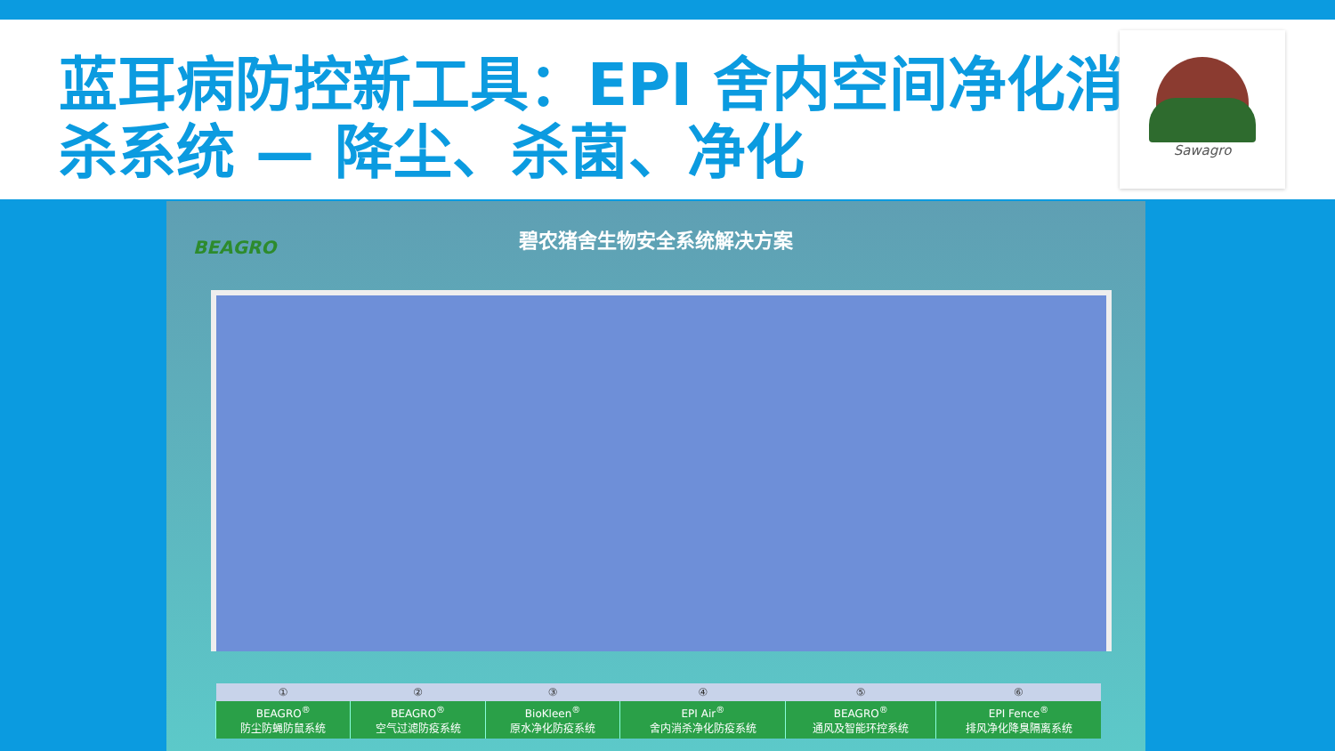蓝耳病防控新工具：EPI 舍内空间净化消杀系统 — 降尘、杀菌、净化
Sawagro
BEAGRO
碧农猪舍生物安全系统解决方案
| ① | ② | ③ | ④ | ⑤ | ⑥ |
| --- | --- | --- | --- | --- | --- |
| BEAGRO<sup>®</sup> 防尘防蝇防鼠系统 | BEAGRO<sup>®</sup> 空气过滤防疫系统 | BioKleen<sup>®</sup> 原水净化防疫系统 | EPI Air<sup>®</sup> 舍内消杀净化防疫系统 | BEAGRO<sup>®</sup> 通风及智能环控系统 | EPI Fence<sup>®</sup> 排风净化降臭隔离系统 |